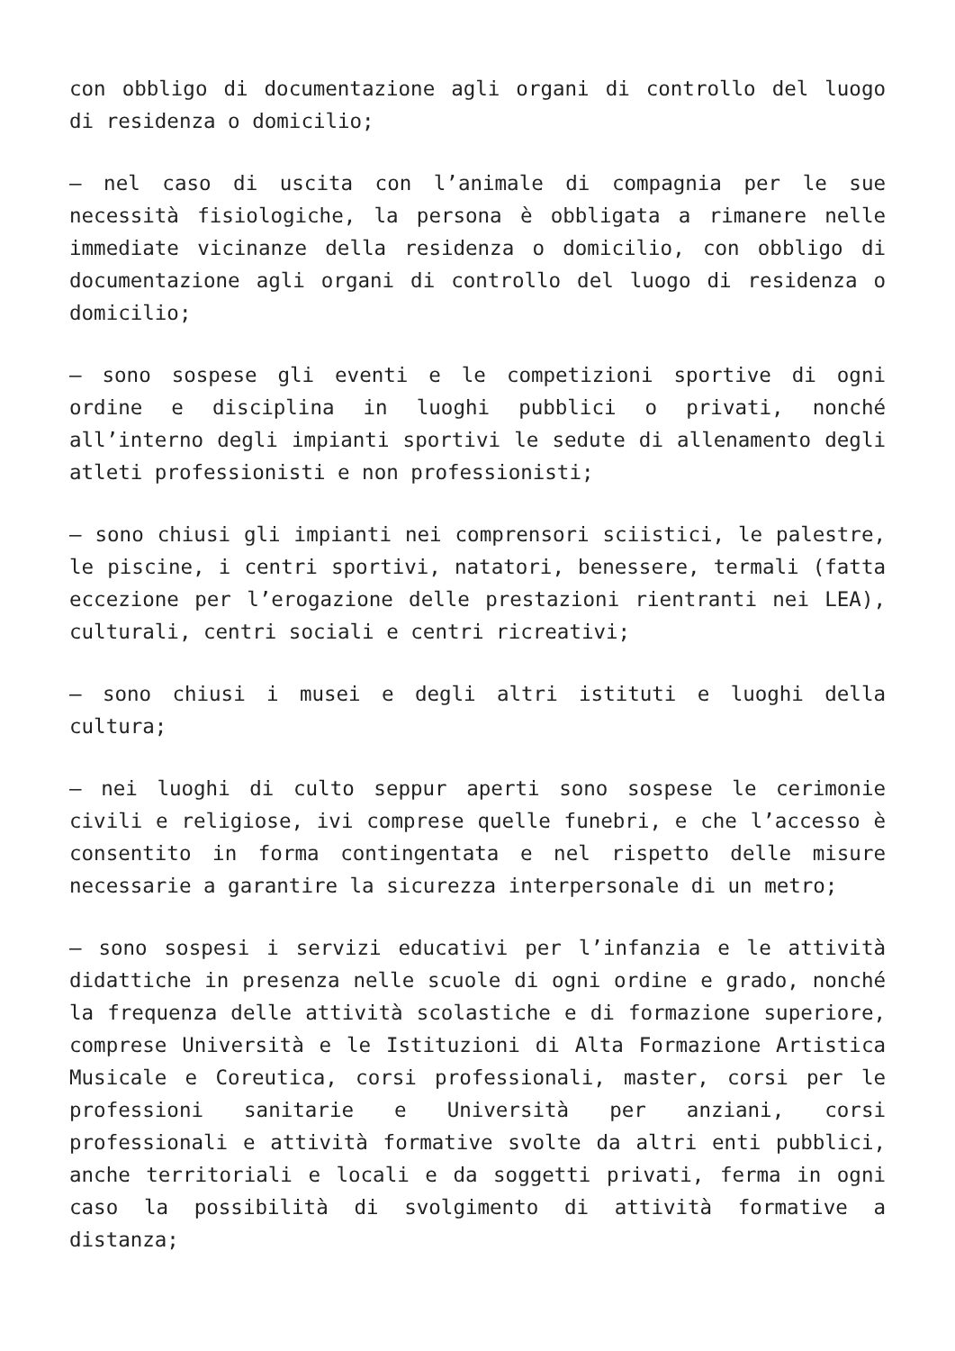con obbligo di documentazione agli organi di controllo del luogo di residenza o domicilio;
– nel caso di uscita con l’animale di compagnia per le sue necessità fisiologiche, la persona è obbligata a rimanere nelle immediate vicinanze della residenza o domicilio, con obbligo di documentazione agli organi di controllo del luogo di residenza o domicilio;
– sono sospese gli eventi e le competizioni sportive di ogni ordine e disciplina in luoghi pubblici o privati, nonché all’interno degli impianti sportivi le sedute di allenamento degli atleti professionisti e non professionisti;
– sono chiusi gli impianti nei comprensori sciistici, le palestre, le piscine, i centri sportivi, natatori, benessere, termali (fatta eccezione per l’erogazione delle prestazioni rientranti nei LEA), culturali, centri sociali e centri ricreativi;
– sono chiusi i musei e degli altri istituti e luoghi della cultura;
– nei luoghi di culto seppur aperti sono sospese le cerimonie civili e religiose, ivi comprese quelle funebri, e che l’accesso è consentito in forma contingentata e nel rispetto delle misure necessarie a garantire la sicurezza interpersonale di un metro;
– sono sospesi i servizi educativi per l’infanzia e le attività didattiche in presenza nelle scuole di ogni ordine e grado, nonché la frequenza delle attività scolastiche e di formazione superiore, comprese Università e le Istituzioni di Alta Formazione Artistica Musicale e Coreutica, corsi professionali, master, corsi per le professioni sanitarie e Università per anziani, corsi professionali e attività formative svolte da altri enti pubblici, anche territoriali e locali e da soggetti privati, ferma in ogni caso la possibilità di svolgimento di attività formative a distanza;